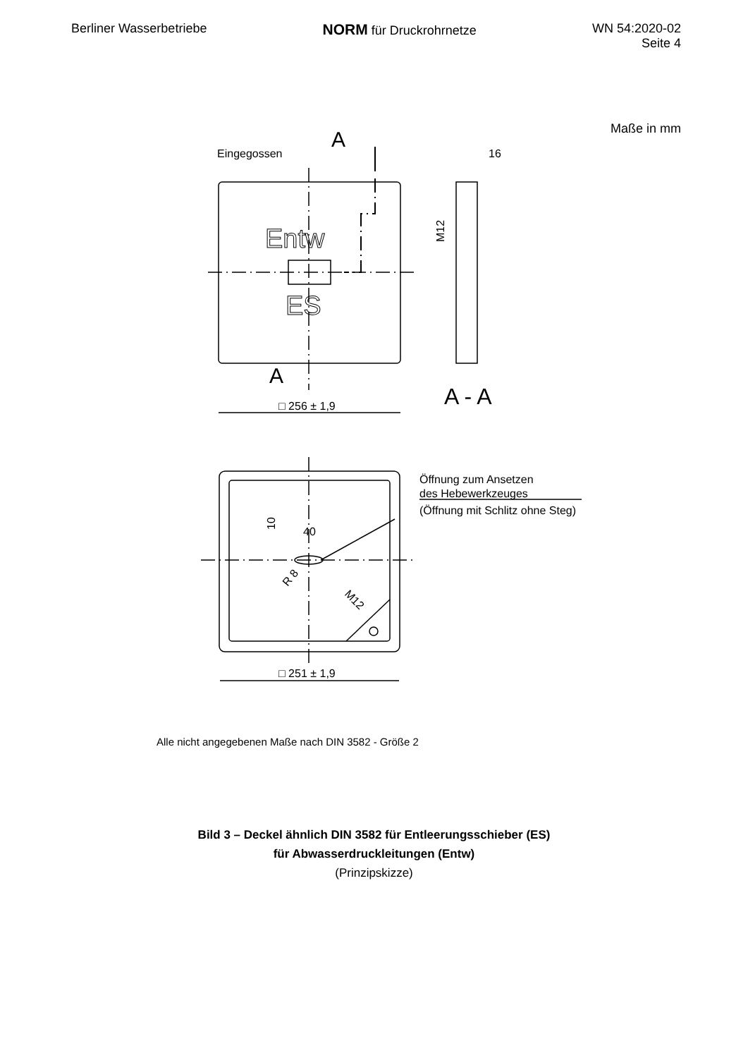Berliner Wasserbetriebe
NORM für Druckrohrnetze WN 54:2020-02
Seite 4
Maße in mm
Eingegossen
A
A
16
M12
□ 256 ± 1,9
A - A
Entw
ES
Öffnung zum Ansetzen
des Hebewerkzeuges
(Öffnung mit Schlitz ohne Steg)
40
10
R 8
M12
□ 251 ± 1,9
Alle nicht angegebenen Maße nach DIN 3582 - Größe 2
Bild 3 – Deckel ähnlich DIN 3582 für Entleerungsschieber (ES)
für Abwasserdruckleitungen (Entw)
(Prinzipskizze)